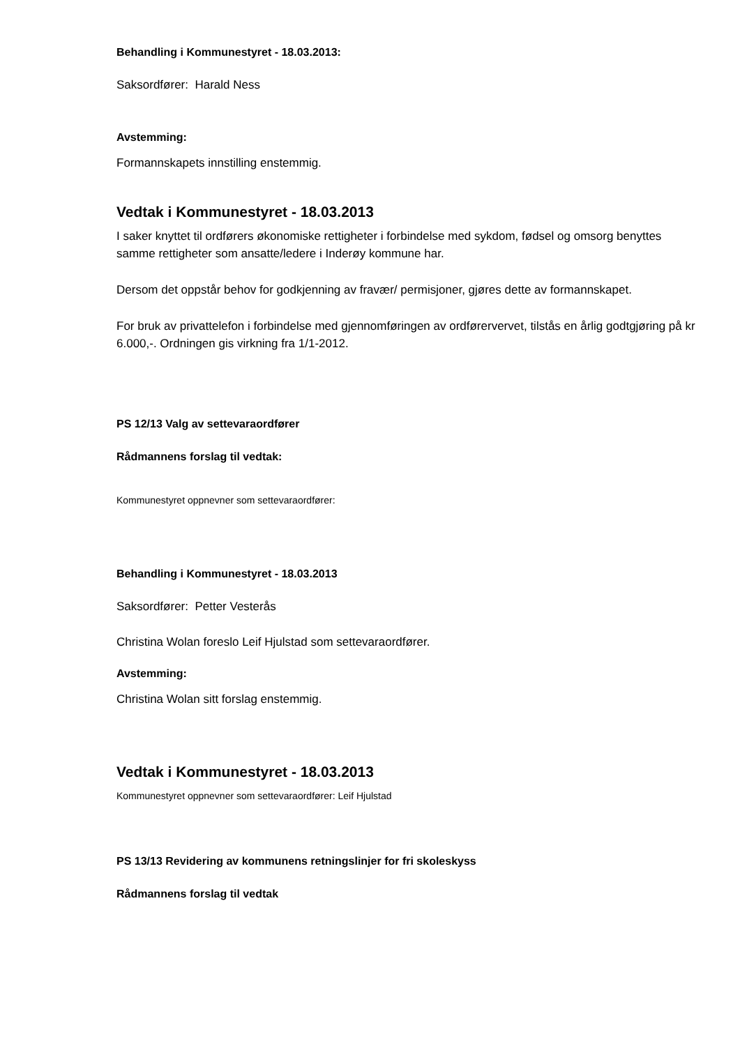Behandling i Kommunestyret - 18.03.2013:
Saksordfører: Harald Ness
Avstemming:
Formannskapets innstilling enstemmig.
Vedtak i Kommunestyret - 18.03.2013
I saker knyttet til ordførers økonomiske rettigheter i forbindelse med sykdom, fødsel og omsorg benyttes samme rettigheter som ansatte/ledere i Inderøy kommune har.
Dersom det oppstår behov for godkjenning av fravær/ permisjoner, gjøres dette av formannskapet.
For bruk av privattelefon i forbindelse med gjennomføringen av ordførervervet, tilstås en årlig godtgjøring på kr 6.000,-. Ordningen gis virkning fra 1/1-2012.
PS 12/13 Valg av settevaraordfører
Rådmannens forslag til vedtak:
Kommunestyret oppnevner som settevaraordfører:
Behandling i Kommunestyret - 18.03.2013
Saksordfører: Petter Vesterås
Christina Wolan foreslo Leif Hjulstad som settevaraordfører.
Avstemming:
Christina Wolan sitt forslag enstemmig.
Vedtak i Kommunestyret - 18.03.2013
Kommunestyret oppnevner som settevaraordfører: Leif Hjulstad
PS 13/13 Revidering av kommunens retningslinjer for fri skoleskyss
Rådmannens forslag til vedtak